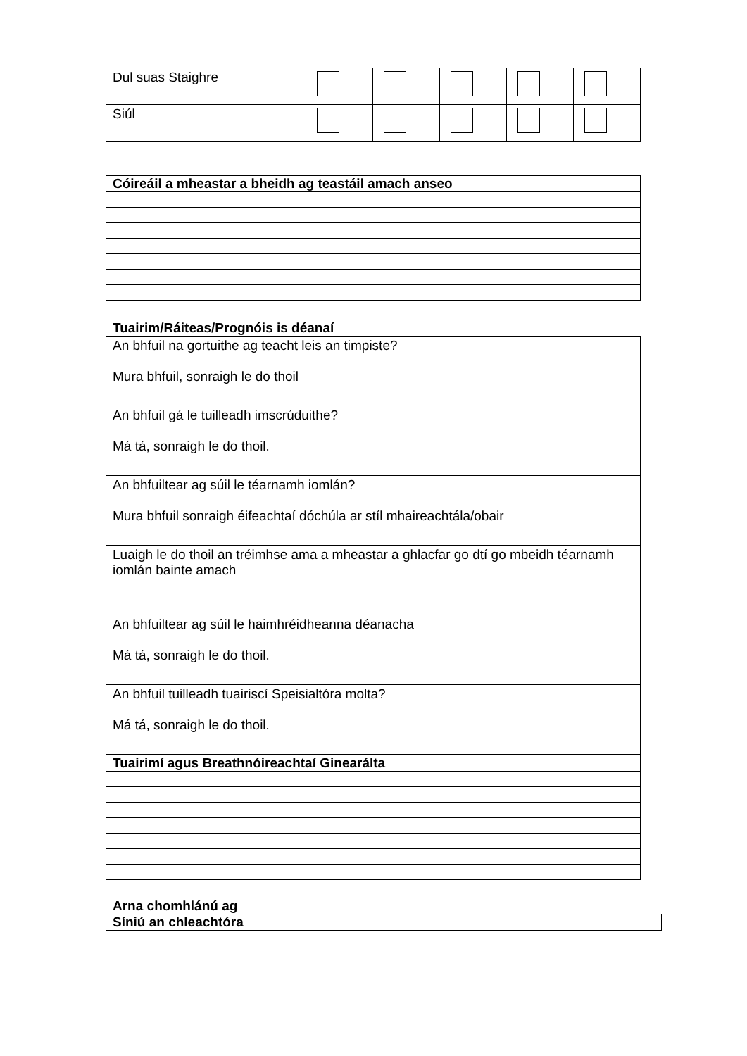| Dul suas Staighre | | | | | |
| Siúl | | | | | |
| Cóireáil a mheastar a bheidh ag teastáil amach anseo |
Tuairim/Ráiteas/Prognóis is déanaí
| An bhfuil na gortuithe ag teacht leis an timpiste? Mura bhfuil, sonraigh le do thoil |
| An bhfuil gá le tuilleadh imscrúduithe? Má tá, sonraigh le do thoil. |
| An bhfuiltear ag súil le téarnamh iomlán? Mura bhfuil sonraigh éifeachtaí dóchúla ar stíl mhaireachtála/obair |
| Luaigh le do thoil an tréimhse ama a mheastar a ghlacfar go dtí go mbeidh téarnamh iomlán bainte amach |
| An bhfuiltear ag súil le haimhréidheanna déanacha Má tá, sonraigh le do thoil. |
| An bhfuil tuilleadh tuairiscí Speisialtóra molta? Má tá, sonraigh le do thoil. |
| Tuairimí agus Breathnóireachtaí Ginearálta |
Arna chomhlánú ag
| Síniú an chleachtóra |